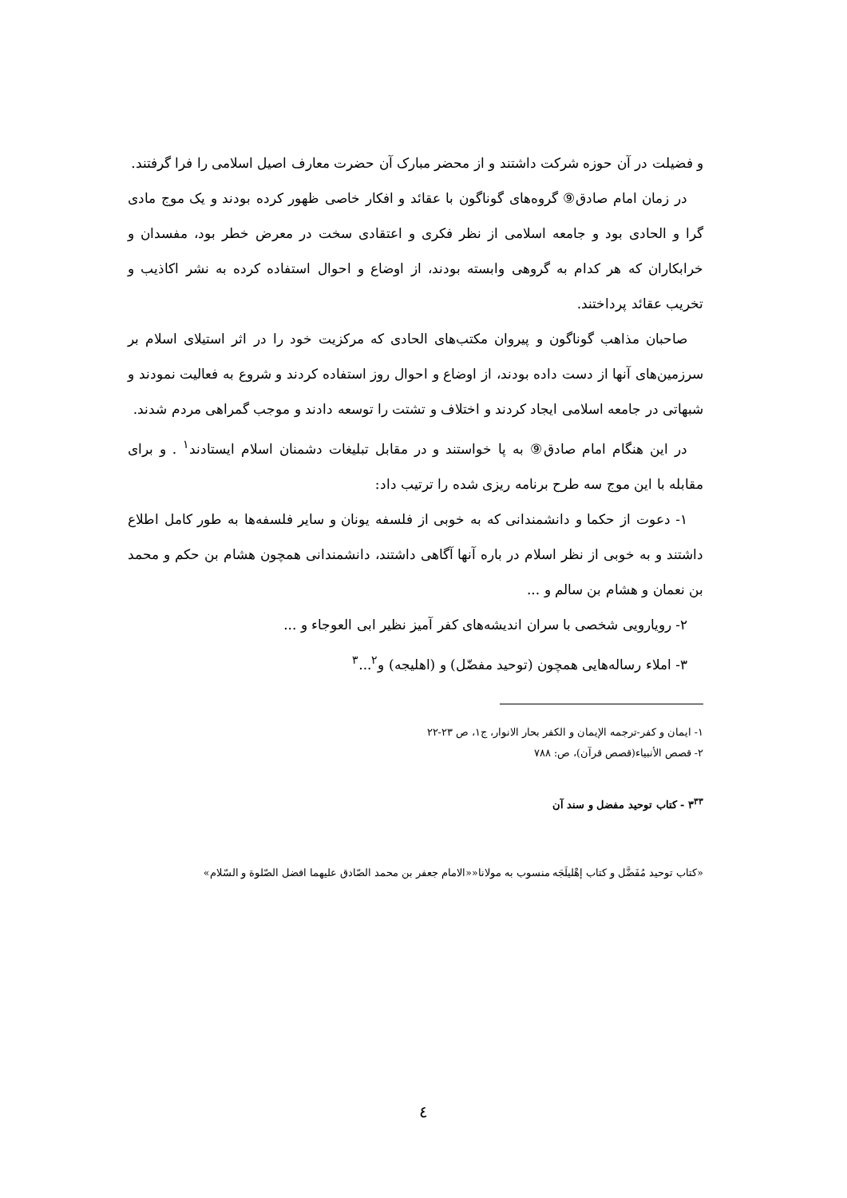و فضیلت در آن حوزه شرکت داشتند و از محضر مبارک آن حضرت معارف اصیل اسلامی را فرا گرفتند.
در زمان امام صادق⑨ گروه‌های گوناگون با عقائد و افکار خاصی ظهور کرده بودند و یک موج مادی گرا و الحادی بود و جامعه اسلامی از نظر فکری و اعتقادی سخت در معرض خطر بود، مفسدان و خرابکاران که هر کدام به گروهی وابسته بودند، از اوضاع و احوال استفاده کرده به نشر اکاذیب و تخریب عقائد پرداختند.
صاحبان مذاهب گوناگون و پیروان مکتب‌های الحادی که مرکزیت خود را در اثر استیلای اسلام بر سرزمین‌های آنها از دست داده بودند، از اوضاع و احوال روز استفاده کردند و شروع به فعالیت نمودند و شبهاتی در جامعه اسلامی ایجاد کردند و اختلاف و تشتت را توسعه دادند و موجب گمراهی مردم شدند.
در این هنگام امام صادق⑨ به پا خواستند و در مقابل تبلیغات دشمنان اسلام ایستادند<sup>١</sup> . و برای مقابله با این موج سه طرح برنامه ریزی شده را ترتیب داد:
١- دعوت از حکما و دانشمندانی که به خوبی از فلسفه یونان و سایر فلسفه‌ها به طور کامل اطلاع داشتند و به خوبی از نظر اسلام در باره آنها آگاهی داشتند، دانشمندانی همچون هشام بن حکم و محمد بن نعمان و هشام بن سالم و ...
٢- رویارویی شخصی با سران اندیشه‌های کفر آمیز نظیر ابی العوجاء و ...
٣- املاء رساله‌هایی همچون (توحید مفضّل) و (اهلیجه) و<sup>٢</sup>...<sup>٣</sup>
١- ایمان و کفر-ترجمه الإیمان و الکفر بحار الانوار، ج١، ص ٢٣-٢٢
٢- قصص الأنبیاء(قصص قرآن)، ص: ٧٨٨
٣<sup>٣٣</sup> - کتاب توحید مفضل و سند آن
«کتاب توحید مُفَضَّل و کتاب إهْلیلَجَه منسوب به مولانا««الامام جعفر بن محمد الصّادق علیهما افضل الصّلوة و السّلام»
٤